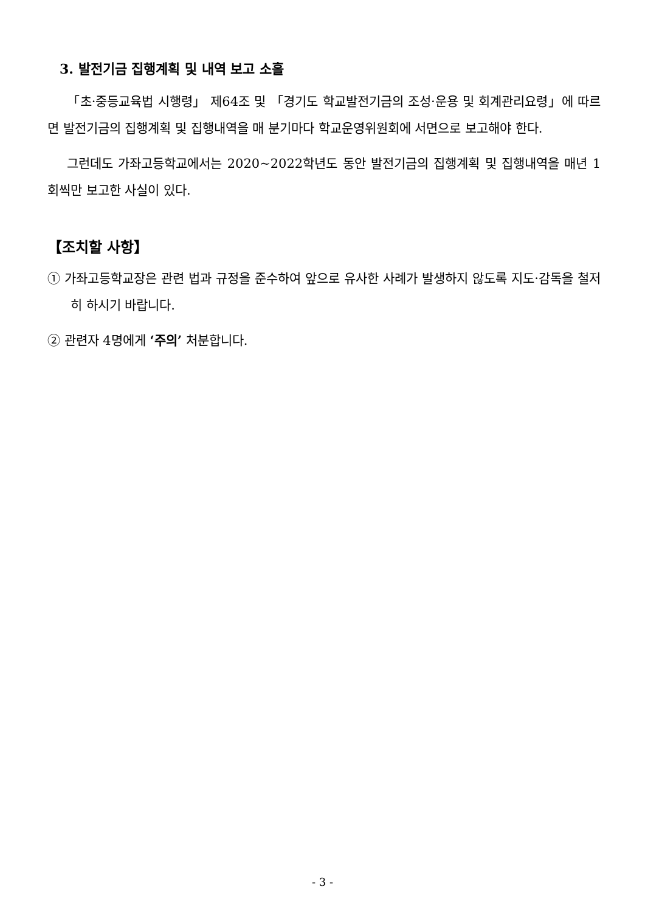3. 발전기금 집행계획 및 내역 보고 소홀
「초·중등교육법 시행령」 제64조 및 「경기도 학교발전기금의 조성·운용 및 회계관리요령」에 따르면 발전기금의 집행계획 및 집행내역을 매 분기마다 학교운영위원회에 서면으로 보고해야 한다.
그런데도 가좌고등학교에서는 2020~2022학년도 동안 발전기금의 집행계획 및 집행내역을 매년 1회씩만 보고한 사실이 있다.
【조치할 사항】
① 가좌고등학교장은 관련 법과 규정을 준수하여 앞으로 유사한 사례가 발생하지 않도록 지도·감독을 철저히 하시기 바랍니다.
② 관련자 4명에게 ‘주의’ 처분합니다.
- 3 -